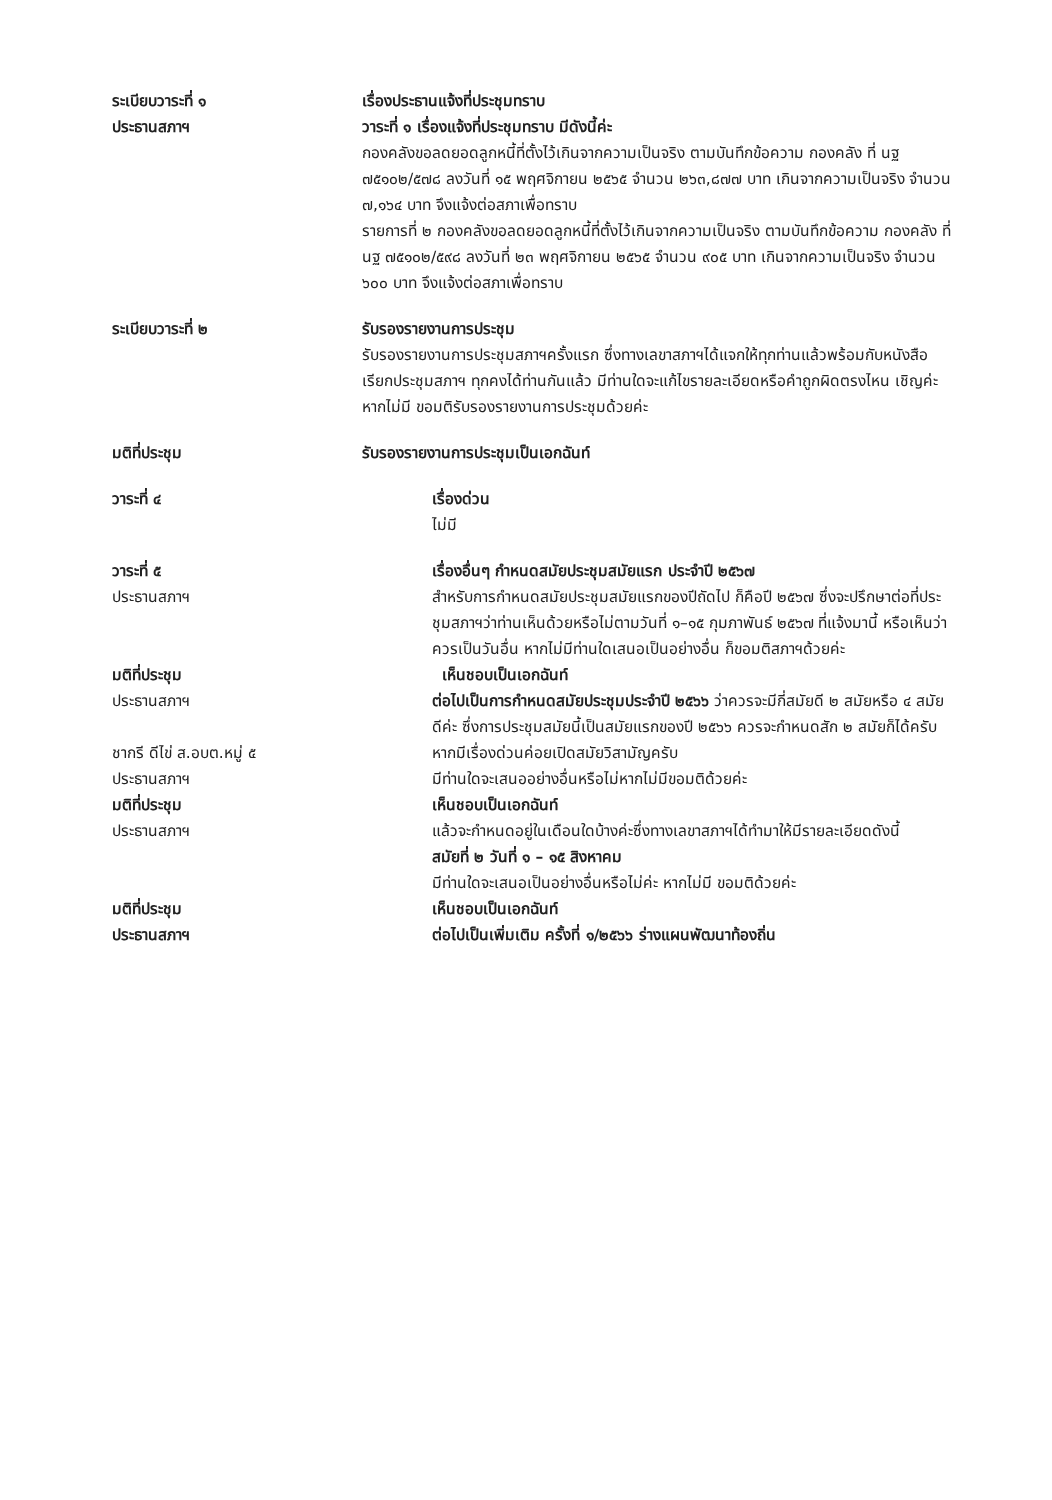ระเบียบวาระที่ ๑ เรื่องประธานแจ้งที่ประชุมทราบ
ประธานสภาฯ วาระที่ ๑ เรื่องแจ้งที่ประชุมทราบ มีดังนี้ค่ะ
กองคลังขอลดยอดลูกหนี้ที่ตั้งไว้เกินจากความเป็นจริง ตามบันทึกข้อความ กองคลัง ที่ นฐ ๗๕๑๐๒/๕๗๘ ลงวันที่ ๑๕ พฤศจิกายน ๒๕๖๕ จำนวน ๒๖๓,๘๗๗ บาท เกินจากความเป็นจริง จำนวน ๗,๑๖๔ บาท จึงแจ้งต่อสภาเพื่อทราบ
รายการที่ ๒ กองคลังขอลดยอดลูกหนี้ที่ตั้งไว้เกินจากความเป็นจริง ตามบันทึกข้อความ กองคลัง ที่ นฐ ๗๕๑๐๒/๕๙๘ ลงวันที่ ๒๓ พฤศจิกายน ๒๕๖๕ จำนวน ๙๐๕ บาท เกินจากความเป็นจริง จำนวน ๖๐๐ บาท จึงแจ้งต่อสภาเพื่อทราบ
ระเบียบวาระที่ ๒ รับรองรายงานการประชุม
รับรองรายงานการประชุมสภาฯครั้งแรก ซึ่งทางเลขาสภาฯได้แจกให้ทุกท่านแล้วพร้อมกับหนังสือเรียกประชุมสภาฯ ทุกคงได้ท่านกันแล้ว มีท่านใดจะแก้ไขรายละเอียดหรือคำถูกผิดตรงไหน เชิญค่ะ หากไม่มี ขอมติรับรองรายงานการประชุมด้วยค่ะ
มติที่ประชุม รับรองรายงานการประชุมเป็นเอกฉันท์
วาระที่ ๔ เรื่องด่วน
ไม่มี
วาระที่ ๕
ประธานสภาฯ
เรื่องอื่นๆ กำหนดสมัยประชุมสมัยแรก ประจำปี ๒๕๖๗
สำหรับการกำหนดสมัยประชุมสมัยแรกของปีถัดไป ก็คือปี ๒๕๖๗ ซึ่งจะปรึกษาต่อที่ประชุมสภาฯว่าท่านเห็นด้วยหรือไม่ตามวันที่ ๑–๑๕ กุมภาพันธ์ ๒๕๖๗ ที่แจ้งมานี้ หรือเห็นว่าควรเป็นวันอื่น หากไม่มีท่านใดเสนอเป็นอย่างอื่น ก็ขอมติสภาฯด้วยค่ะ
มติที่ประชุม เห็นชอบเป็นเอกฉันท์
ประธานสภาฯ
ชากรี ดีไข่ ส.อบต.หมู่ ๕
ต่อไปเป็นการกำหนดสมัยประชุมประจำปี ๒๕๖๖ ว่าควรจะมีกี่สมัยดี ๒ สมัยหรือ ๔ สมัยดีค่ะ ซึ่งการประชุมสมัยนี้เป็นสมัยแรกของปี ๒๕๖๖ ควรจะกำหนดสัก ๒ สมัยก็ได้ครับหากมีเรื่องด่วนค่อยเปิดสมัยวิสามัญครับ
ประธานสภาฯ มีท่านใดจะเสนออย่างอื่นหรือไม่หากไม่มีขอมติด้วยค่ะ
มติที่ประชุม เห็นชอบเป็นเอกฉันท์
ประธานสภาฯ แล้วจะกำหนดอยู่ในเดือนใดบ้างค่ะซึ่งทางเลขาสภาฯได้ทำมาให้มีรายละเอียดดังนี้
สมัยที่ ๒ วันที่ ๑ – ๑๕ สิงหาคม
มีท่านใดจะเสนอเป็นอย่างอื่นหรือไม่ค่ะ หากไม่มี ขอมติด้วยค่ะ
มติที่ประชุม เห็นชอบเป็นเอกฉันท์
ประธานสภาฯ ต่อไปเป็นเพิ่มเติม ครั้งที่ ๑/๒๕๖๖ ร่างแผนพัฒนาท้องถิ่น